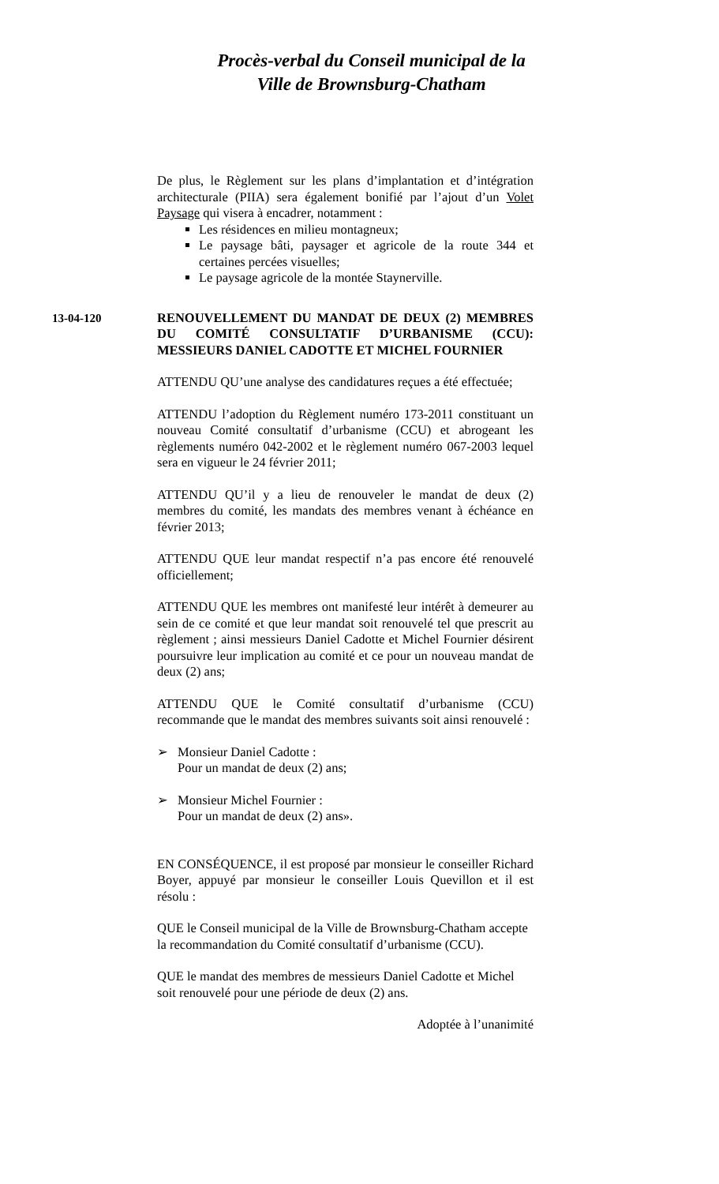Procès-verbal du Conseil municipal de la
Ville de Brownsburg-Chatham
De plus, le Règlement sur les plans d’implantation et d’intégration architecturale (PIIA) sera également bonifié par l’ajout d’un Volet Paysage qui visera à encadrer, notamment :
Les résidences en milieu montagneux;
Le paysage bâti, paysager et agricole de la route 344 et certaines percées visuelles;
Le paysage agricole de la montée Staynerville.
13-04-120 RENOUVELLEMENT DU MANDAT DE DEUX (2) MEMBRES DU COMITÉ CONSULTATIF D’URBANISME (CCU): MESSIEURS DANIEL CADOTTE ET MICHEL FOURNIER
ATTENDU QU’une analyse des candidatures reçues a été effectuée;
ATTENDU l’adoption du Règlement numéro 173-2011 constituant un nouveau Comité consultatif d’urbanisme (CCU) et abrogeant les règlements numéro 042-2002 et le règlement numéro 067-2003 lequel sera en vigueur le 24 février 2011;
ATTENDU QU’il y a lieu de renouveler le mandat de deux (2) membres du comité, les mandats des membres venant à échéance en février 2013;
ATTENDU QUE leur mandat respectif n’a pas encore été renouvelé officiellement;
ATTENDU QUE les membres ont manifesté leur intérêt à demeurer au sein de ce comité et que leur mandat soit renouvelé tel que prescrit au règlement ; ainsi messieurs Daniel Cadotte et Michel Fournier désirent poursuivre leur implication au comité et ce pour un nouveau mandat de deux (2) ans;
ATTENDU QUE le Comité consultatif d’urbanisme (CCU) recommande que le mandat des membres suivants soit ainsi renouvelé :
➢ Monsieur Daniel Cadotte :
Pour un mandat de deux (2) ans;
➢ Monsieur Michel Fournier :
Pour un mandat de deux (2) ans».
EN CONSÉQUENCE, il est proposé par monsieur le conseiller Richard Boyer, appuyé par monsieur le conseiller Louis Quevillon et il est résolu :
QUE le Conseil municipal de la Ville de Brownsburg-Chatham accepte la recommandation du Comité consultatif d’urbanisme (CCU).
QUE le mandat des membres de messieurs Daniel Cadotte et Michel soit renouvelé pour une période de deux (2) ans.
Adoptée à l’unanimité